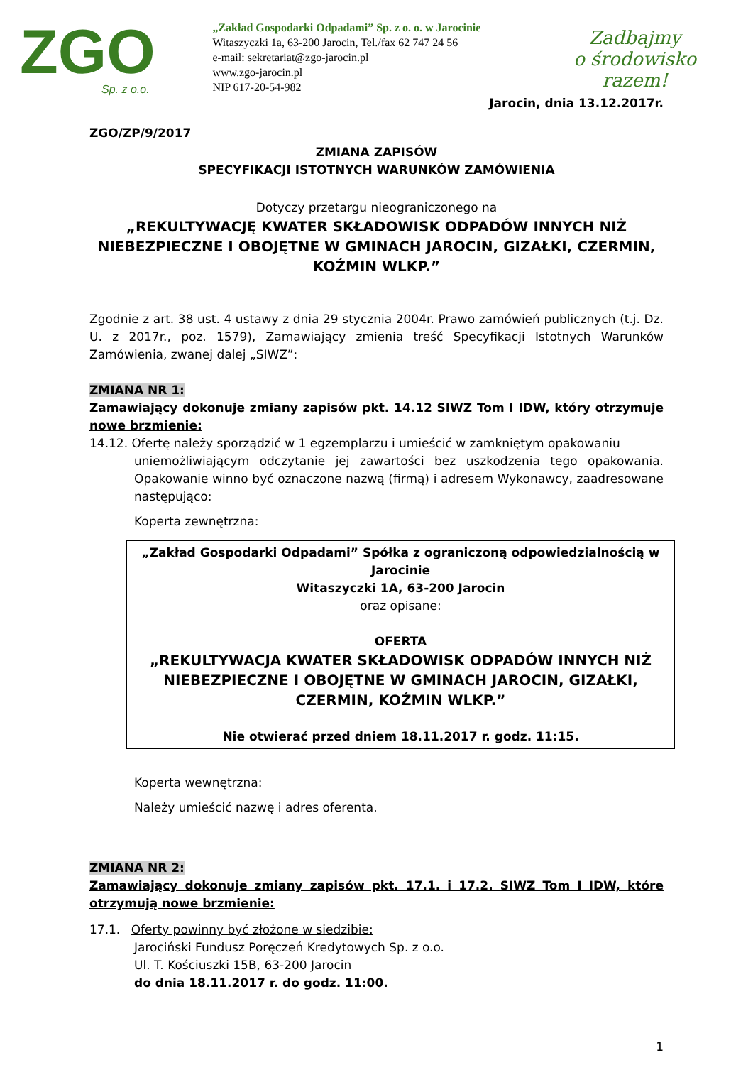ZGO
Sp. z o.o.
„Zakład Gospodarki Odpadami” Sp. z o. o. w Jarocinie
Witaszyczki 1a, 63-200 Jarocin, Tel./fax 62 747 24 56
e-mail: sekretariat@zgo-jarocin.pl
www.zgo-jarocin.pl
NIP 617-20-54-982
Zadbajmy
o środowisko razem!
Jarocin, dnia 13.12.2017r.
ZGO/ZP/9/2017
ZMIANA ZAPISÓW
SPECYFIKACJI ISTOTNYCH WARUNKÓW ZAMÓWIENIA
Dotyczy przetargu nieograniczonego na
„REKULTYWACJĘ KWATER SKŁADOWISK ODPADÓW INNYCH NIŻ NIEBEZPIECZNE I OBOJĘTNE W GMINACH JAROCIN, GIZAŁKI, CZERMIN, KOŹMIN WLKP.”
Zgodnie z art. 38 ust. 4 ustawy z dnia 29 stycznia 2004r. Prawo zamówień publicznych (t.j. Dz. U. z 2017r., poz. 1579), Zamawiający zmienia treść Specyfikacji Istotnych Warunków Zamówienia, zwanej dalej „SIWZ”:
ZMIANA NR 1:
Zamawiający dokonuje zmiany zapisów pkt. 14.12 SIWZ Tom I IDW, który otrzymuje nowe brzmienie:
14.12. Ofertę należy sporządzić w 1 egzemplarzu i umieścić w zamkniętym opakowaniu
uniemożliwiającym odczytanie jej zawartości bez uszkodzenia tego opakowania. Opakowanie winno być oznaczone nazwą (firmą) i adresem Wykonawcy, zaadresowane następująco:
Koperta zewnętrzna:
„Zakład Gospodarki Odpadami” Spółka z ograniczoną odpowiedzialnością w Jarocinie
Witaszyczki 1A, 63-200 Jarocin
oraz opisane:
OFERTA
„REKULTYWACJA KWATER SKŁADOWISK ODPADÓW INNYCH NIŻ NIEBEZPIECZNE I OBOJĘTNE W GMINACH JAROCIN, GIZAŁKI, CZERMIN, KOŹMIN WLKP.”
Nie otwierać przed dniem 18.11.2017 r. godz. 11:15.
Koperta wewnętrzna:
Należy umieścić nazwę i adres oferenta.
ZMIANA NR 2:
Zamawiający dokonuje zmiany zapisów pkt. 17.1. i 17.2. SIWZ Tom I IDW, które otrzymują nowe brzmienie:
17.1. Oferty powinny być złożone w siedzibie:
Jarociński Fundusz Poręczeń Kredytowych Sp. z o.o.
Ul. T. Kościuszki 15B, 63-200 Jarocin
do dnia 18.11.2017 r. do godz. 11:00.
1